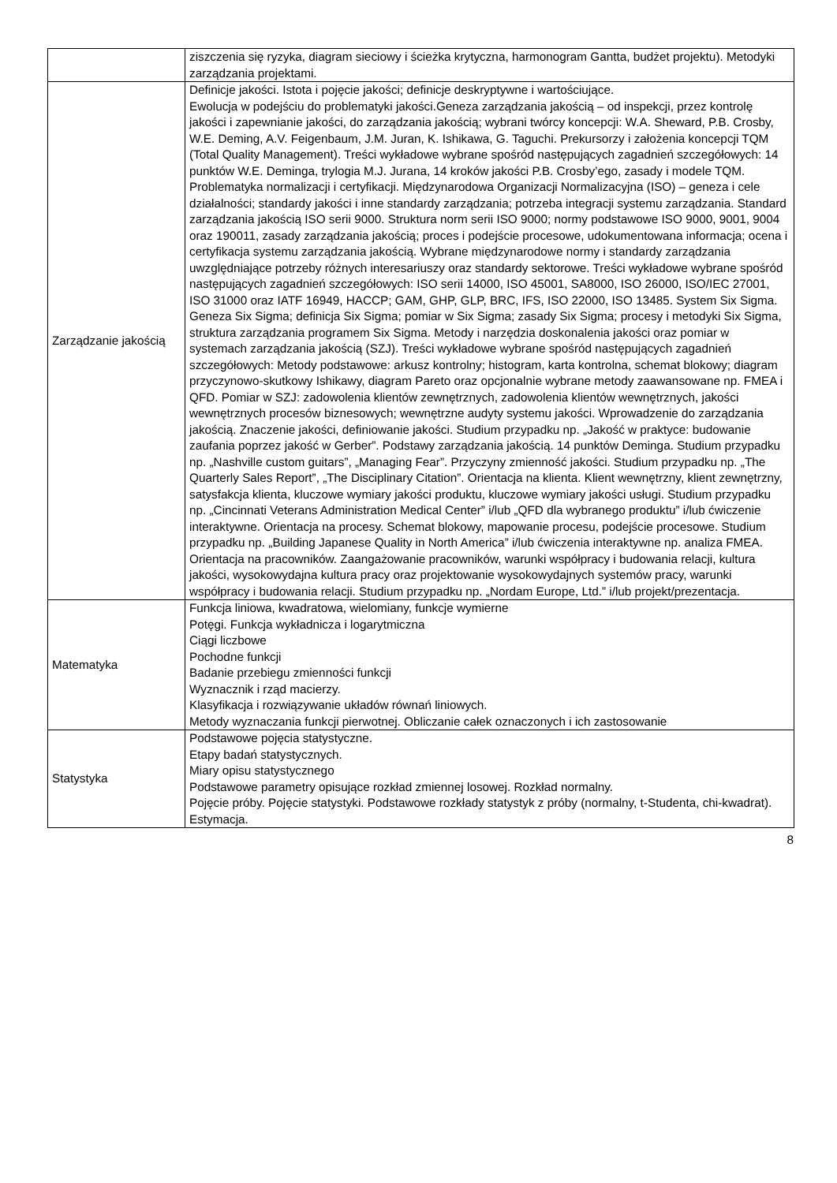| | ziszczenia się ryzyka, diagram sieciowy i ścieżka krytyczna, harmonogram Gantta, budżet projektu). Metodyki zarządzania projektami. |
| Zarządzanie jakością | Definicje jakości. Istota i pojęcie jakości; definicje deskryptywne i wartościujące. Ewolucja w podejściu do problematyki jakości.Geneza zarządzania jakością – od inspekcji, przez kontrolę jakości i zapewnianie jakości, do zarządzania jakością; wybrani twórcy koncepcji: W.A. Sheward, P.B. Crosby, W.E. Deming, A.V. Feigenbaum, J.M. Juran, K. Ishikawa, G. Taguchi. Prekursorzy i założenia koncepcji TQM (Total Quality Management). Treści wykładowe wybrane spośród następujących zagadnień szczegółowych: 14 punktów W.E. Deminga, trylogia M.J. Jurana, 14 kroków jakości P.B. Crosby’ego, zasady i modele TQM. Problematyka normalizacji i certyfikacji. Międzynarodowa Organizacji Normalizacyjna (ISO) – geneza i cele działalności; standardy jakości i inne standardy zarządzania; potrzeba integracji systemu zarządzania. Standard zarządzania jakością ISO serii 9000. Struktura norm serii ISO 9000; normy podstawowe ISO 9000, 9001, 9004 oraz 190011, zasady zarządzania jakością; proces i podejście procesowe, udokumentowana informacja; ocena i certyfikacja systemu zarządzania jakością. Wybrane międzynarodowe normy i standardy zarządzania uwzględniające potrzeby różnych interesariuszy oraz standardy sektorowe. Treści wykładowe wybrane spośród następujących zagadnień szczegółowych: ISO serii 14000, ISO 45001, SA8000, ISO 26000, ISO/IEC 27001, ISO 31000 oraz IATF 16949, HACCP; GAM, GHP, GLP, BRC, IFS, ISO 22000, ISO 13485. System Six Sigma. Geneza Six Sigma; definicja Six Sigma; pomiar w Six Sigma; zasady Six Sigma; procesy i metodyki Six Sigma, struktura zarządzania programem Six Sigma. Metody i narzędzia doskonalenia jakości oraz pomiar w systemach zarządzania jakością (SZJ). Treści wykładowe wybrane spośród następujących zagadnień szczegółowych: Metody podstawowe: arkusz kontrolny; histogram, karta kontrolna, schemat blokowy; diagram przyczynowo-skutkowy Ishikawy, diagram Pareto oraz opcjonalnie wybrane metody zaawansowane np. FMEA i QFD. Pomiar w SZJ: zadowolenia klientów zewnętrznych, zadowolenia klientów wewnętrznych, jakości wewnętrznych procesów biznesowych; wewnętrzne audyty systemu jakości. Wprowadzenie do zarządzania jakością. Znaczenie jakości, definiowanie jakości. Studium przypadku np. „Jakość w praktyce: budowanie zaufania poprzez jakość w Gerber”. Podstawy zarządzania jakością. 14 punktów Deminga. Studium przypadku np. „Nashville custom guitars”, „Managing Fear”. Przyczyny zmienność jakości. Studium przypadku np. „The Quarterly Sales Report”, „The Disciplinary Citation”. Orientacja na klienta. Klient wewnętrzny, klient zewnętrzny, satysfakcja klienta, kluczowe wymiary jakości produktu, kluczowe wymiary jakości usługi. Studium przypadku np. „Cincinnati Veterans Administration Medical Center” i/lub „QFD dla wybranego produktu” i/lub ćwiczenie interaktywne. Orientacja na procesy. Schemat blokowy, mapowanie procesu, podejście procesowe. Studium przypadku np. „Building Japanese Quality in North America” i/lub ćwiczenia interaktywne np. analiza FMEA. Orientacja na pracowników. Zaangażowanie pracowników, warunki współpracy i budowania relacji, kultura jakości, wysokowydajna kultura pracy oraz projektowanie wysokowydajnych systemów pracy, warunki współpracy i budowania relacji. Studium przypadku np. „Nordam Europe, Ltd.” i/lub projekt/prezentacja. |
| Matematyka | Funkcja liniowa, kwadratowa, wielomiany, funkcje wymierne Potęgi. Funkcja wykładnicza i logarytmiczna Ciągi liczbowe Pochodne funkcji Badanie przebiegu zmienności funkcji Wyznacznik i rząd macierzy. Klasyfikacja i rozwiązywanie układów równań liniowych. Metody wyznaczania funkcji pierwotnej. Obliczanie całek oznaczonych i ich zastosowanie |
| Statystyka | Podstawowe pojęcia statystyczne. Etapy badań statystycznych. Miary opisu statystycznego Podstawowe parametry opisujące rozkład zmiennej losowej. Rozkład normalny. Pojęcie próby. Pojęcie statystyki. Podstawowe rozkłady statystyk z próby (normalny, t-Studenta, chi-kwadrat). Estymacja. |
8